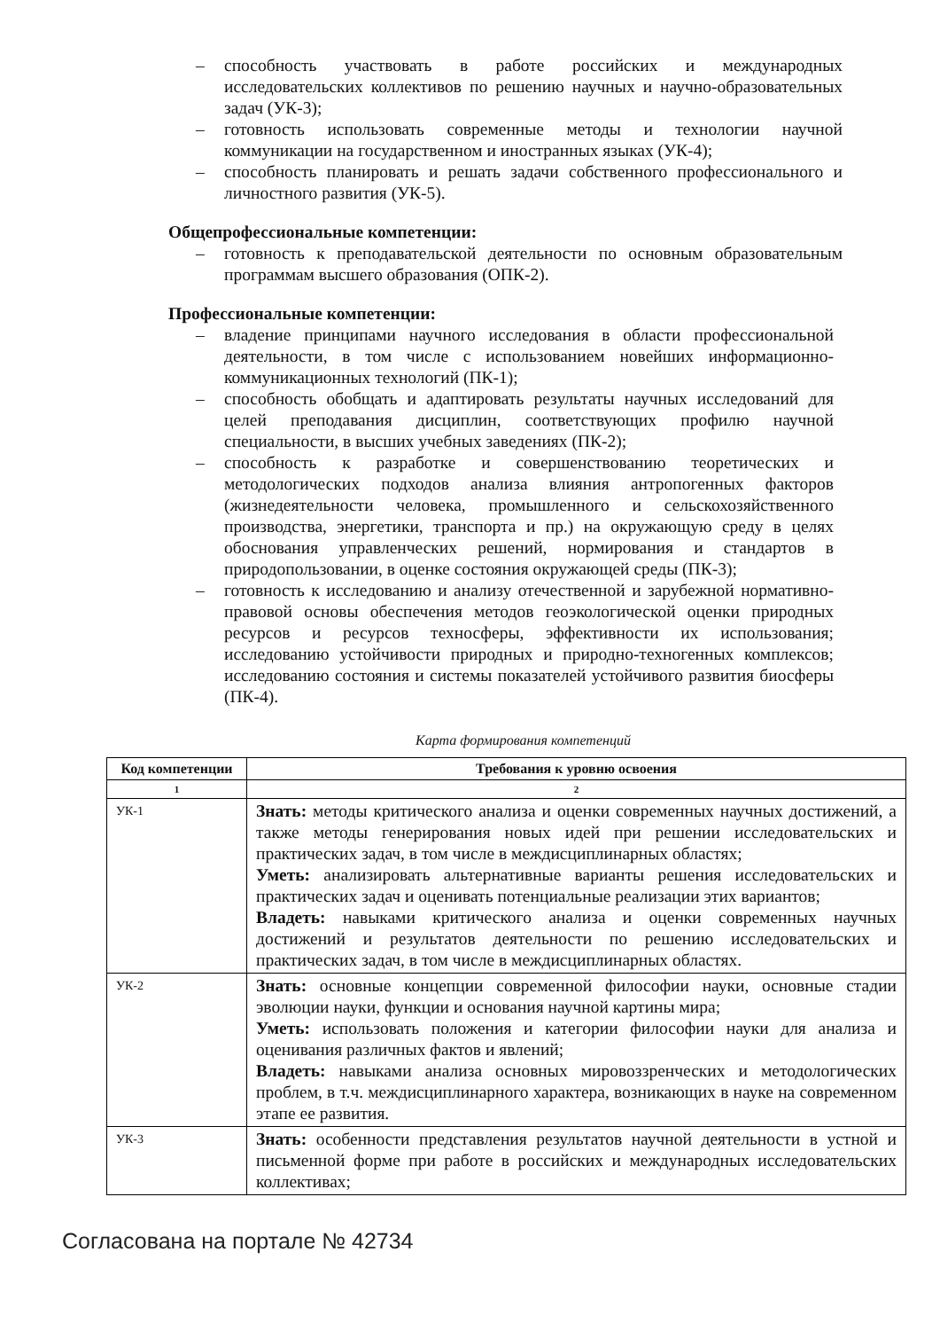– способность участвовать в работе российских и международных исследовательских коллективов по решению научных и научно-образовательных задач (УК-3);
– готовность использовать современные методы и технологии научной коммуникации на государственном и иностранных языках (УК-4);
– способность планировать и решать задачи собственного профессионального и личностного развития (УК-5).
Общепрофессиональные компетенции:
– готовность к преподавательской деятельности по основным образовательным программам высшего образования (ОПК-2).
Профессиональные компетенции:
– владение принципами научного исследования в области профессиональной деятельности, в том числе с использованием новейших информационно-коммуникационных технологий (ПК-1);
– способность обобщать и адаптировать результаты научных исследований для целей преподавания дисциплин, соответствующих профилю научной специальности, в высших учебных заведениях (ПК-2);
– способность к разработке и совершенствованию теоретических и методологических подходов анализа влияния антропогенных факторов (жизнедеятельности человека, промышленного и сельскохозяйственного производства, энергетики, транспорта и пр.) на окружающую среду в целях обоснования управленческих решений, нормирования и стандартов в природопользовании, в оценке состояния окружающей среды (ПК-3);
– готовность к исследованию и анализу отечественной и зарубежной нормативно-правовой основы обеспечения методов геоэкологической оценки природных ресурсов и ресурсов техносферы, эффективности их использования; исследованию устойчивости природных и природно-техногенных комплексов; исследованию состояния и системы показателей устойчивого развития биосферы (ПК-4).
Карта формирования компетенций
| Код компетенции | Требования к уровню освоения |
| --- | --- |
| 1 | 2 |
| УК-1 | Знать: методы критического анализа и оценки современных научных достижений, а также методы генерирования новых идей при решении исследовательских и практических задач, в том числе в междисциплинарных областях; Уметь: анализировать альтернативные варианты решения исследовательских и практических задач и оценивать потенциальные реализации этих вариантов; Владеть: навыками критического анализа и оценки современных научных достижений и результатов деятельности по решению исследовательских и практических задач, в том числе в междисциплинарных областях. |
| УК-2 | Знать: основные концепции современной философии науки, основные стадии эволюции науки, функции и основания научной картины мира; Уметь: использовать положения и категории философии науки для анализа и оценивания различных фактов и явлений; Владеть: навыками анализа основных мировоззренческих и методологических проблем, в т.ч. междисциплинарного характера, возникающих в науке на современном этапе ее развития. |
| УК-3 | Знать: особенности представления результатов научной деятельности в устной и письменной форме при работе в российских и международных исследовательских коллективах; |
Согласована на портале № 42734